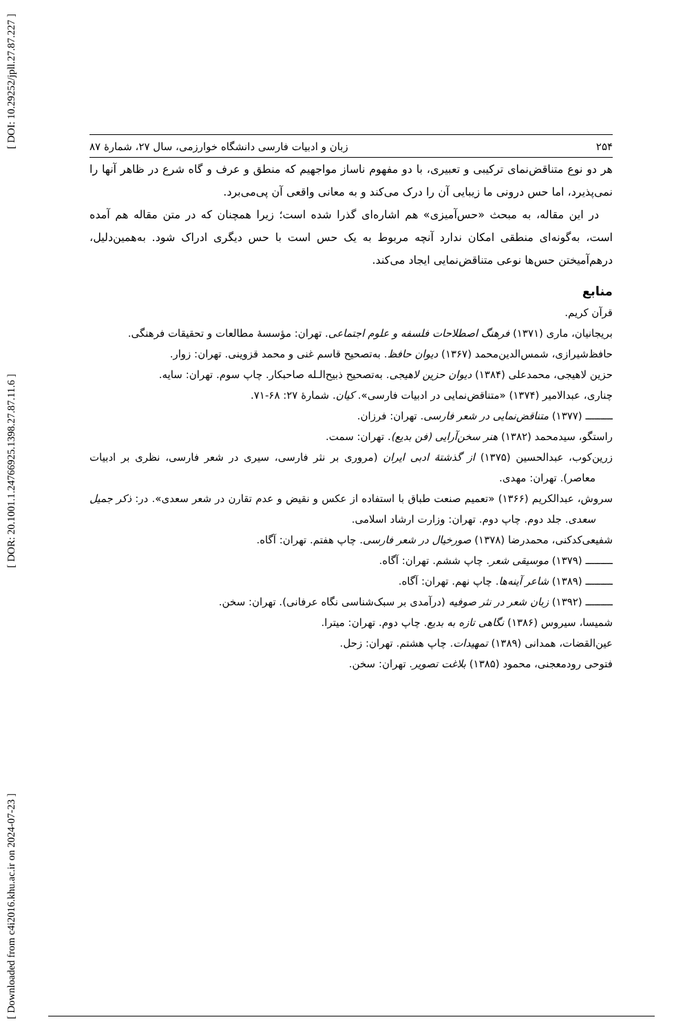[ DOI: 10.29252/jpll.27.87.227 ]
[ DOR: 20.1001.1.24766925.1398.27.87.11.6 ]
[ Downloaded from c4i2016.khu.ac.ir on 2024-07-23 ]
۲۵۴ زبان و ادبیات فارسی دانشگاه خوارزمی، سال ۲۷، شمارۀ ۸۷
هر دو نوع متناقض‌نمای ترکیبی و تعبیری، با دو مفهوم ناساز مواجهیم که منطق و عرف و گاه شرع در ظاهر آنها را نمی‌پذیرد، اما حس درونی ما زیبایی آن را درک می‌کند و به معانی واقعی آن پی‌می‌برد.
در این مقاله، به مبحث «حس‌آمیزی» هم اشاره‌ای گذرا شده است؛ زیرا همچنان که در متن مقاله هم آمده است، به‌گونه‌ای منطقی امکان ندارد آنچه مربوط به یک حس است با حس دیگری ادراک شود. به‌همین‌دلیل، درهم‌آمیختن حس‌ها نوعی متناقض‌نمایی ایجاد می‌کند.
منابع
قرآن کریم.
بریجانیان، ماری (۱۳۷۱) فرهنگ اصطلاحات فلسفه و علوم اجتماعی. تهران: مؤسسۀ مطالعات و تحقیقات فرهنگی.
حافظ‌شیرازی، شمس‌الدین‌محمد (۱۳۶۷) دیوان حافظ. به‌تصحیح قاسم غنی و محمد قزوینی. تهران: زوار.
حزین لاهیجی، محمدعلی (۱۳۸۴) دیوان حزین لاهیجی. به‌تصحیح ذبیح‌الـله صاحبکار. چاپ سوم. تهران: سایه.
چناری، عبدالامیر (۱۳۷۴) «متناقض‌نمایی در ادبیات فارسی». کیان. شمارۀ ۲۷: ۶۸-۷۱.
ـــــــــ (۱۳۷۷) متناقض‌نمایی در شعر فارسی. تهران: فرزان.
راستگو، سیدمحمد (۱۳۸۲) هنر سخن‌آرایی (فن بدیع). تهران: سمت.
زرین‌کوب، عبدالحسین (۱۳۷۵) از گذشتۀ ادبی ایران (مروری بر نثر فارسی، سیری در شعر فارسی، نظری بر ادبیات معاصر). تهران: مهدی.
سروش، عبدالکریم (۱۳۶۶) «تعمیم صنعت طباق با استفاده از عکس و نقیض و عدم تقارن در شعر سعدی». در: ذکر جمیل سعدی. جلد دوم. چاپ دوم. تهران: وزارت ارشاد اسلامی.
شفیعی‌کدکنی، محمدرضا (۱۳۷۸) صورخیال در شعر فارسی. چاپ هفتم. تهران: آگاه.
ـــــــــ (۱۳۷۹) موسیقی شعر. چاپ ششم. تهران: آگاه.
ـــــــــ (۱۳۸۹) شاعر آینه‌ها. چاپ نهم. تهران: آگاه.
ـــــــــ (۱۳۹۲) زبان شعر در نثر صوفیه (درآمدی بر سبک‌شناسی نگاه عرفانی). تهران: سخن.
شمیسا، سیروس (۱۳۸۶) نگاهی تازه به بدیع. چاپ دوم. تهران: میترا.
عین‌القضات، همدانی (۱۳۸۹) تمهیدات. چاپ هشتم. تهران: زحل.
فتوحی رودمعجنی، محمود (۱۳۸۵) بلاغت تصویر. تهران: سخن.